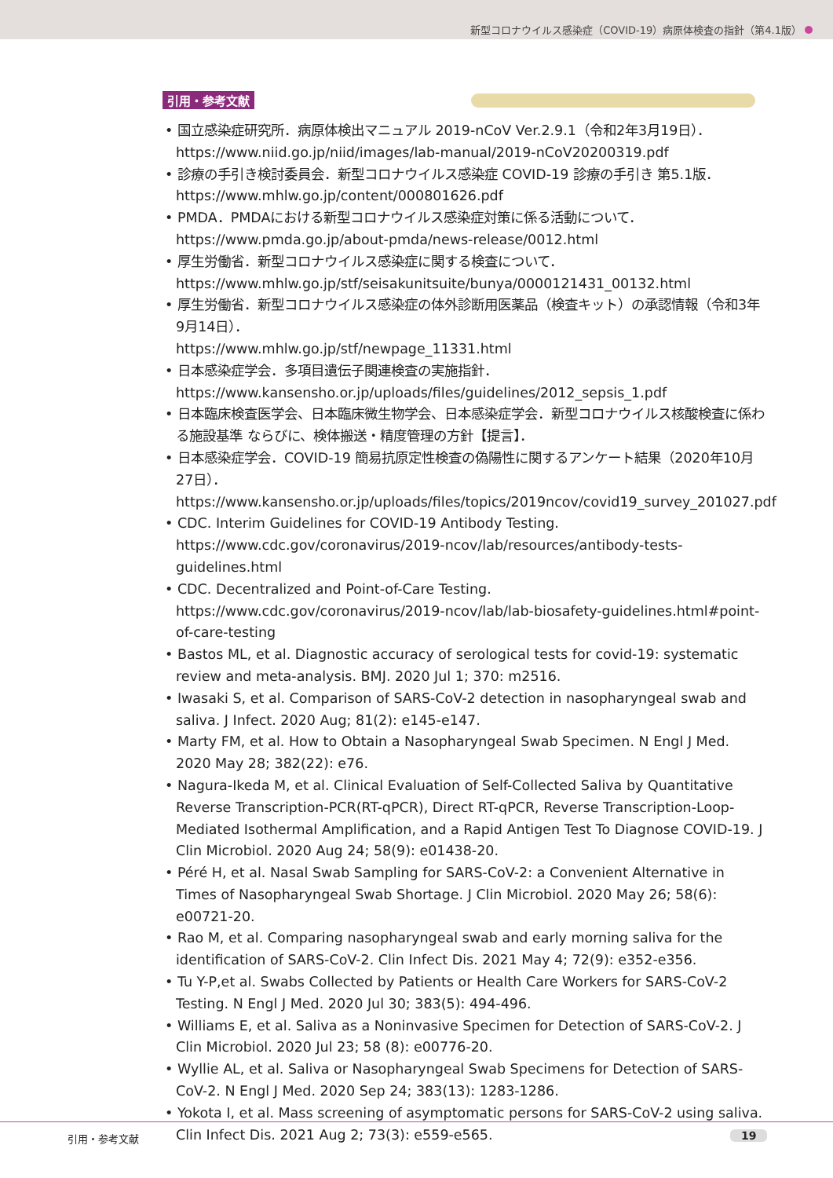新型コロナウイルス感染症（COVID-19）病原体検査の指針（第4.1版）
引用・参考文献
• 国立感染症研究所．病原体検出マニュアル 2019-nCoV Ver.2.9.1（令和2年3月19日）．
https://www.niid.go.jp/niid/images/lab-manual/2019-nCoV20200319.pdf
• 診療の手引き検討委員会．新型コロナウイルス感染症 COVID-19 診療の手引き 第5.1版．
https://www.mhlw.go.jp/content/000801626.pdf
• PMDA．PMDAにおける新型コロナウイルス感染症対策に係る活動について．
https://www.pmda.go.jp/about-pmda/news-release/0012.html
• 厚生労働省．新型コロナウイルス感染症に関する検査について．
https://www.mhlw.go.jp/stf/seisakunitsuite/bunya/0000121431_00132.html
• 厚生労働省．新型コロナウイルス感染症の体外診断用医薬品（検査キット）の承認情報（令和3年9月14日）．
https://www.mhlw.go.jp/stf/newpage_11331.html
• 日本感染症学会．多項目遺伝子関連検査の実施指針．
https://www.kansensho.or.jp/uploads/files/guidelines/2012_sepsis_1.pdf
• 日本臨床検査医学会、日本臨床微生物学会、日本感染症学会．新型コロナウイルス核酸検査に係わる施設基準 ならびに、検体搬送・精度管理の方針【提言】．
• 日本感染症学会．COVID-19 簡易抗原定性検査の偽陽性に関するアンケート結果（2020年10月27日）．
https://www.kansensho.or.jp/uploads/files/topics/2019ncov/covid19_survey_201027.pdf
• CDC. Interim Guidelines for COVID-19 Antibody Testing.
https://www.cdc.gov/coronavirus/2019-ncov/lab/resources/antibody-tests-guidelines.html
• CDC. Decentralized and Point-of-Care Testing.
https://www.cdc.gov/coronavirus/2019-ncov/lab/lab-biosafety-guidelines.html#point-of-care-testing
• Bastos ML, et al. Diagnostic accuracy of serological tests for covid-19: systematic review and meta-analysis. BMJ. 2020 Jul 1; 370: m2516.
• Iwasaki S, et al. Comparison of SARS-CoV-2 detection in nasopharyngeal swab and saliva. J Infect. 2020 Aug; 81(2): e145-e147.
• Marty FM, et al. How to Obtain a Nasopharyngeal Swab Specimen. N Engl J Med. 2020 May 28; 382(22): e76.
• Nagura-Ikeda M, et al. Clinical Evaluation of Self-Collected Saliva by Quantitative Reverse Transcription-PCR(RT-qPCR), Direct RT-qPCR, Reverse Transcription-Loop-Mediated Isothermal Amplification, and a Rapid Antigen Test To Diagnose COVID-19. J Clin Microbiol. 2020 Aug 24; 58(9): e01438-20.
• Péré H, et al. Nasal Swab Sampling for SARS-CoV-2: a Convenient Alternative in Times of Nasopharyngeal Swab Shortage. J Clin Microbiol. 2020 May 26; 58(6): e00721-20.
• Rao M, et al. Comparing nasopharyngeal swab and early morning saliva for the identification of SARS-CoV-2. Clin Infect Dis. 2021 May 4; 72(9): e352-e356.
• Tu Y-P,et al. Swabs Collected by Patients or Health Care Workers for SARS-CoV-2 Testing. N Engl J Med. 2020 Jul 30; 383(5): 494-496.
• Williams E, et al. Saliva as a Noninvasive Specimen for Detection of SARS-CoV-2. J Clin Microbiol. 2020 Jul 23; 58 (8): e00776-20.
• Wyllie AL, et al. Saliva or Nasopharyngeal Swab Specimens for Detection of SARS-CoV-2. N Engl J Med. 2020 Sep 24; 383(13): 1283-1286.
• Yokota I, et al. Mass screening of asymptomatic persons for SARS-CoV-2 using saliva. Clin Infect Dis. 2021 Aug 2; 73(3): e559-e565.
引用・参考文献 19